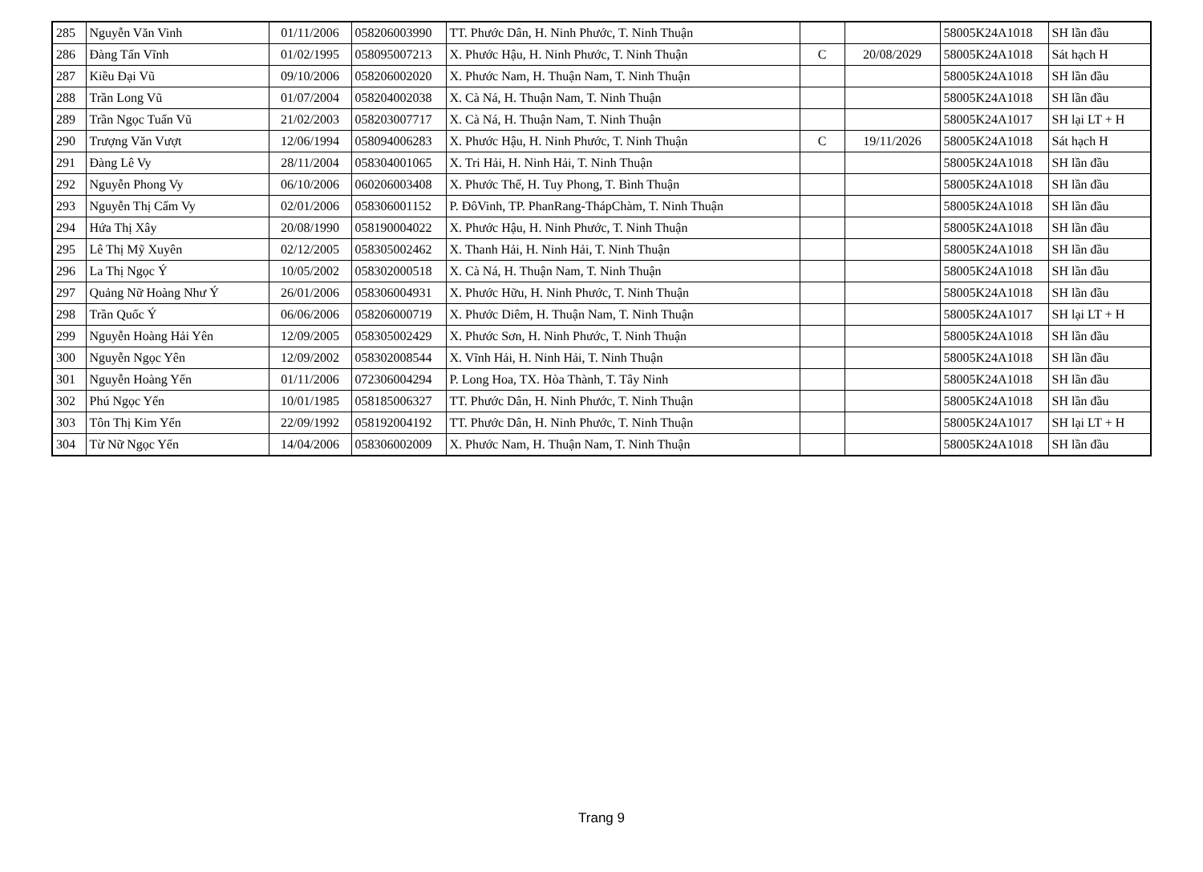| 285 | Nguyễn Văn Vinh | 01/11/2006 | 058206003990 | TT. Phước Dân, H. Ninh Phước, T. Ninh Thuận | | | 58005K24A1018 | SH lần đầu |
| 286 | Đàng Tấn Vĩnh | 01/02/1995 | 058095007213 | X. Phước Hậu, H. Ninh Phước, T. Ninh Thuận | C | 20/08/2029 | 58005K24A1018 | Sát hạch H |
| 287 | Kiều Đại Vũ | 09/10/2006 | 058206002020 | X. Phước Nam, H. Thuận Nam, T. Ninh Thuận | | | 58005K24A1018 | SH lần đầu |
| 288 | Trần Long Vũ | 01/07/2004 | 058204002038 | X. Cà Ná, H. Thuận Nam, T. Ninh Thuận | | | 58005K24A1018 | SH lần đầu |
| 289 | Trần Ngọc Tuấn Vũ | 21/02/2003 | 058203007717 | X. Cà Ná, H. Thuận Nam, T. Ninh Thuận | | | 58005K24A1017 | SH lại LT + H |
| 290 | Trượng Văn Vượt | 12/06/1994 | 058094006283 | X. Phước Hậu, H. Ninh Phước, T. Ninh Thuận | C | 19/11/2026 | 58005K24A1018 | Sát hạch H |
| 291 | Đàng Lê Vy | 28/11/2004 | 058304001065 | X. Tri Hải, H. Ninh Hải, T. Ninh Thuận | | | 58005K24A1018 | SH lần đầu |
| 292 | Nguyễn Phong Vy | 06/10/2006 | 060206003408 | X. Phước Thể, H. Tuy Phong, T. Bình Thuận | | | 58005K24A1018 | SH lần đầu |
| 293 | Nguyễn Thị Cẩm Vy | 02/01/2006 | 058306001152 | P. ĐôVinh, TP. PhanRang-ThápChàm, T. Ninh Thuận | | | 58005K24A1018 | SH lần đầu |
| 294 | Hứa Thị Xây | 20/08/1990 | 058190004022 | X. Phước Hậu, H. Ninh Phước, T. Ninh Thuận | | | 58005K24A1018 | SH lần đầu |
| 295 | Lê Thị Mỹ Xuyên | 02/12/2005 | 058305002462 | X. Thanh Hải, H. Ninh Hải, T. Ninh Thuận | | | 58005K24A1018 | SH lần đầu |
| 296 | La Thị Ngọc Ý | 10/05/2002 | 058302000518 | X. Cà Ná, H. Thuận Nam, T. Ninh Thuận | | | 58005K24A1018 | SH lần đầu |
| 297 | Quảng Nữ Hoàng Như Ý | 26/01/2006 | 058306004931 | X. Phước Hữu, H. Ninh Phước, T. Ninh Thuận | | | 58005K24A1018 | SH lần đầu |
| 298 | Trần Quốc Ý | 06/06/2006 | 058206000719 | X. Phước Diêm, H. Thuận Nam, T. Ninh Thuận | | | 58005K24A1017 | SH lại LT + H |
| 299 | Nguyễn Hoàng Hải Yên | 12/09/2005 | 058305002429 | X. Phước Sơn, H. Ninh Phước, T. Ninh Thuận | | | 58005K24A1018 | SH lần đầu |
| 300 | Nguyễn Ngọc Yên | 12/09/2002 | 058302008544 | X. Vĩnh Hải, H. Ninh Hải, T. Ninh Thuận | | | 58005K24A1018 | SH lần đầu |
| 301 | Nguyễn Hoàng Yến | 01/11/2006 | 072306004294 | P. Long Hoa, TX. Hòa Thành, T. Tây Ninh | | | 58005K24A1018 | SH lần đầu |
| 302 | Phú Ngọc Yến | 10/01/1985 | 058185006327 | TT. Phước Dân, H. Ninh Phước, T. Ninh Thuận | | | 58005K24A1018 | SH lần đầu |
| 303 | Tôn Thị Kim Yến | 22/09/1992 | 058192004192 | TT. Phước Dân, H. Ninh Phước, T. Ninh Thuận | | | 58005K24A1017 | SH lại LT + H |
| 304 | Từ Nữ Ngọc Yến | 14/04/2006 | 058306002009 | X. Phước Nam, H. Thuận Nam, T. Ninh Thuận | | | 58005K24A1018 | SH lần đầu |
Trang 9